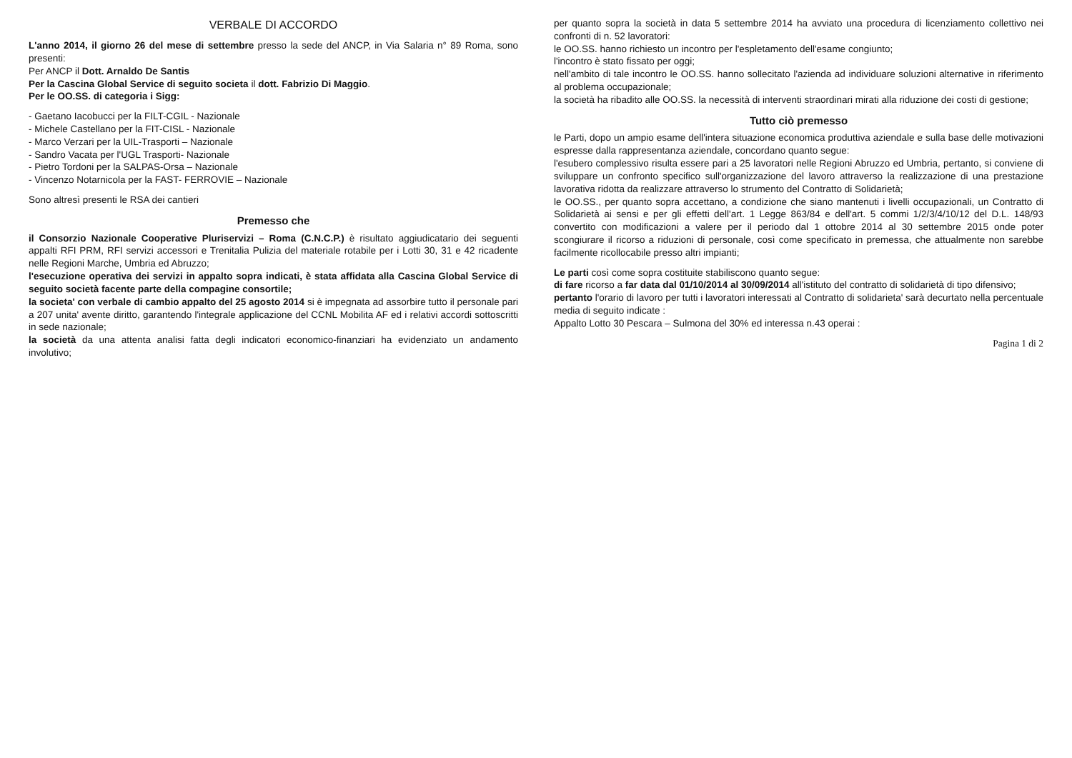VERBALE DI ACCORDO
L'anno 2014, il giorno 26 del mese di settembre presso la sede del ANCP, in Via Salaria n° 89 Roma, sono presenti:
Per ANCP il Dott. Arnaldo De Santis
Per la Cascina Global Service di seguito societa il dott. Fabrizio Di Maggio.
Per le OO.SS. di categoria i Sigg:
- Gaetano Iacobucci per la FILT-CGIL - Nazionale
- Michele Castellano per la FIT-CISL - Nazionale
- Marco Verzari per la UIL-Trasporti – Nazionale
- Sandro Vacata per l'UGL Trasporti- Nazionale
- Pietro Tordoni per la SALPAS-Orsa – Nazionale
- Vincenzo Notarnicola per la FAST- FERROVIE – Nazionale
Sono altresì presenti le RSA dei cantieri
Premesso che
il Consorzio Nazionale Cooperative Pluriservizi – Roma (C.N.C.P.) è risultato aggiudicatario dei seguenti appalti RFI PRM, RFI servizi accessori e Trenitalia Pulizia del materiale rotabile per i Lotti 30, 31 e 42 ricadente nelle Regioni Marche, Umbria ed Abruzzo;
l'esecuzione operativa dei servizi in appalto sopra indicati, è stata affidata alla Cascina Global Service di seguito società facente parte della compagine consortile;
la societa' con verbale di cambio appalto del 25 agosto 2014 si è impegnata ad assorbire tutto il personale pari a 207 unita' avente diritto, garantendo l'integrale applicazione del CCNL Mobilita AF ed i relativi accordi sottoscritti in sede nazionale;
la società da una attenta analisi fatta degli indicatori economico-finanziari ha evidenziato un andamento involutivo;
per quanto sopra la società in data 5 settembre 2014 ha avviato una procedura di licenziamento collettivo nei confronti di n. 52 lavoratori:
le OO.SS. hanno richiesto un incontro per l'espletamento dell'esame congiunto;
l'incontro è stato fissato per oggi;
nell'ambito di tale incontro le OO.SS. hanno sollecitato l'azienda ad individuare soluzioni alternative in riferimento al problema occupazionale;
la società ha ribadito alle OO.SS. la necessità di interventi straordinari mirati alla riduzione dei costi di gestione;
Tutto ciò premesso
le Parti, dopo un ampio esame dell'intera situazione economica produttiva aziendale e sulla base delle motivazioni espresse dalla rappresentanza aziendale, concordano quanto segue:
l'esubero complessivo risulta essere pari a 25 lavoratori nelle Regioni Abruzzo ed Umbria, pertanto, si conviene di sviluppare un confronto specifico sull'organizzazione del lavoro attraverso la realizzazione di una prestazione lavorativa ridotta da realizzare attraverso lo strumento del Contratto di Solidarietà;
le OO.SS., per quanto sopra accettano, a condizione che siano mantenuti i livelli occupazionali, un Contratto di Solidarietà ai sensi e per gli effetti dell'art. 1 Legge 863/84 e dell'art. 5 commi 1/2/3/4/10/12 del D.L. 148/93 convertito con modificazioni a valere per il periodo dal 1 ottobre 2014 al 30 settembre 2015 onde poter scongiurare il ricorso a riduzioni di personale, così come specificato in premessa, che attualmente non sarebbe facilmente ricollocabile presso altri impianti;
Le parti così come sopra costituite stabiliscono quanto segue:
di fare ricorso a far data dal 01/10/2014 al 30/09/2014 all'istituto del contratto di solidarietà di tipo difensivo;
pertanto l'orario di lavoro per tutti i lavoratori interessati al Contratto di solidarieta' sarà decurtato nella percentuale media di seguito indicate :
Appalto Lotto 30 Pescara – Sulmona del 30% ed interessa n.43 operai :
Pagina 1 di 2